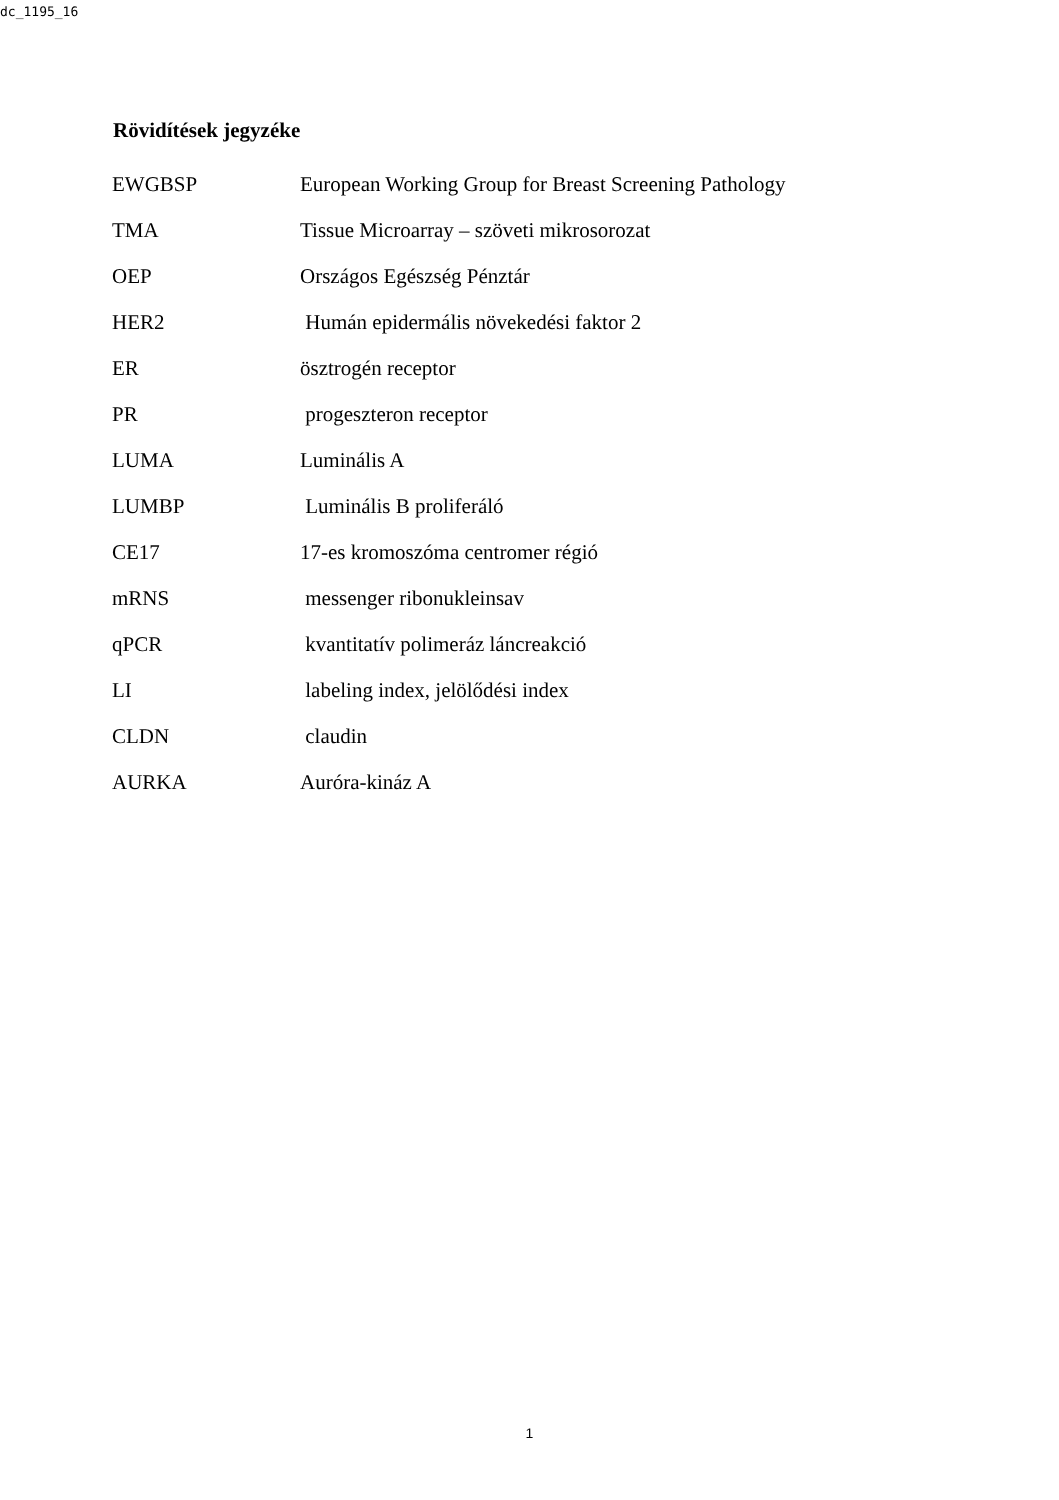dc_1195_16
Rövidítések jegyzéke
| EWGBSP | European Working Group for Breast Screening Pathology |
| TMA | Tissue Microarray – szöveti mikrosorozat |
| OEP | Országos Egészség Pénztár |
| HER2 | Humán epidermális növekedési faktor 2 |
| ER | ösztrogén receptor |
| PR | progeszteron receptor |
| LUMA | Luminális A |
| LUMBP | Luminális B proliferáló |
| CE17 | 17-es kromoszóma centromer régió |
| mRNS | messenger ribonukleinsav |
| qPCR | kvantitatív polimeráz láncreakció |
| LI | labeling index, jelölődési index |
| CLDN | claudin |
| AURKA | Auróra-kináz A |
1